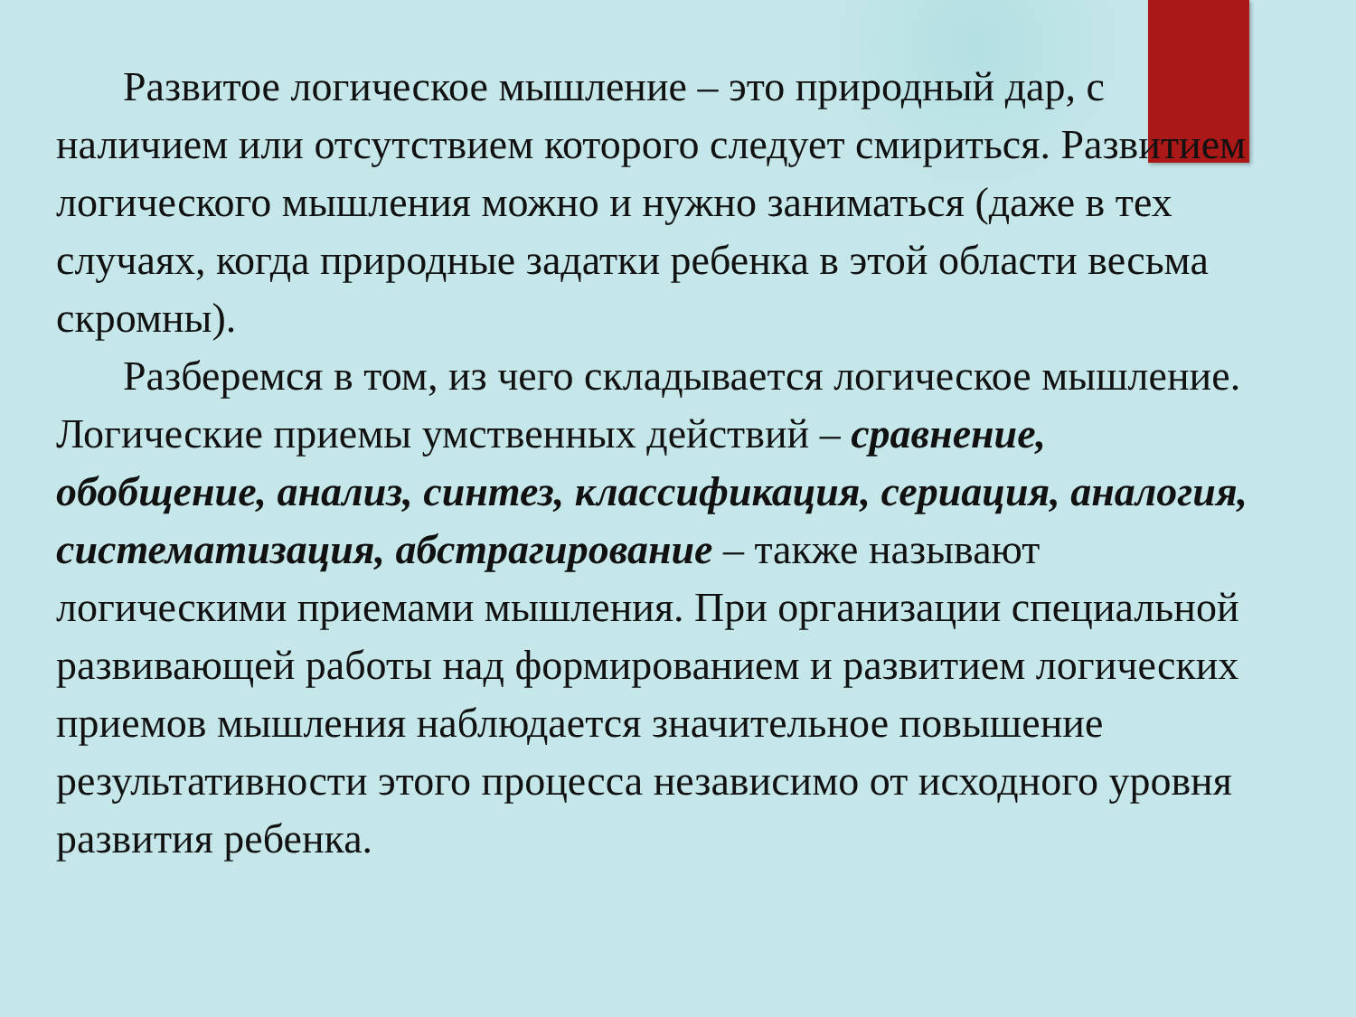Развитое логическое мышление – это природный дар, с наличием или отсутствием которого следует смириться. Развитием логического мышления можно и нужно заниматься (даже в тех случаях, когда природные задатки ребенка в этой области весьма скромны).
Разберемся в том, из чего складывается логическое мышление. Логические приемы умственных действий – сравнение, обобщение, анализ, синтез, классификация, сериация, аналогия, систематизация, абстрагирование – также называют логическими приемами мышления. При организации специальной развивающей работы над формированием и развитием логических приемов мышления наблюдается значительное повышение результативности этого процесса независимо от исходного уровня развития ребенка.